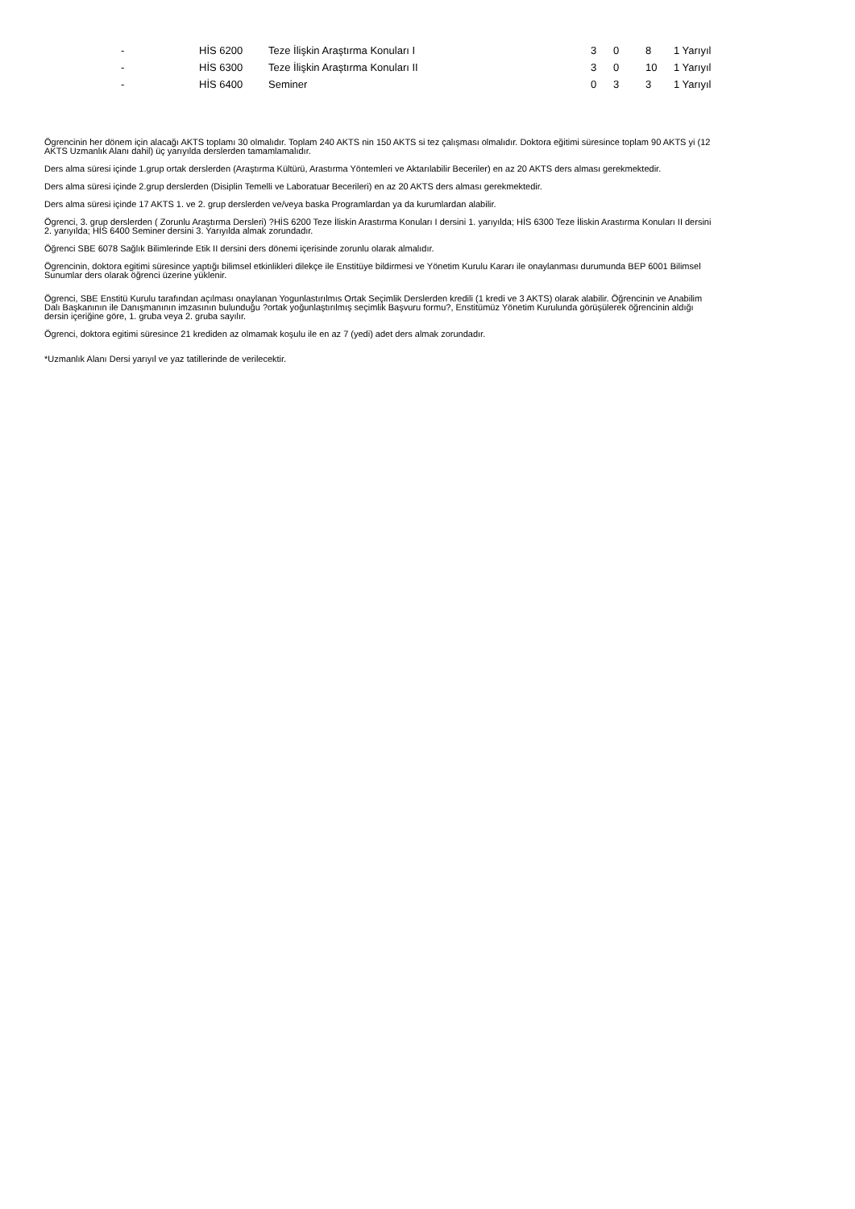| - | HİS 6200 | Teze İlişkin Araştırma Konuları I | 3 | 0 | 8 | 1 Yarıyıl |
| - | HİS 6300 | Teze İlişkin Araştırma Konuları II | 3 | 0 | 10 | 1 Yarıyıl |
| - | HİS 6400 | Seminer | 0 | 3 | 3 | 1 Yarıyıl |
Ögrencinin her dönem için alacağı AKTS toplamı 30 olmalıdır. Toplam 240 AKTS nin 150 AKTS si tez çalışması olmalıdır. Doktora eğitimi süresince toplam 90 AKTS yi (12 AKTS Uzmanlık Alanı dahil) üç yarıyılda derslerden tamamlamalıdır.
Ders alma süresi içinde 1.grup ortak derslerden (Araştırma Kültürü, Arastırma Yöntemleri ve Aktarılabilir Beceriler) en az 20 AKTS ders alması gerekmektedir.
Ders alma süresi içinde 2.grup derslerden (Disiplin Temelli ve Laboratuar Becerileri) en az 20 AKTS ders alması gerekmektedir.
Ders alma süresi içinde 17 AKTS 1. ve 2. grup derslerden ve/veya baska Programlardan ya da kurumlardan alabilir.
Ögrenci, 3. grup derslerden ( Zorunlu Araştırma Dersleri) ?HİS 6200 Teze İliskin Arastırma Konuları I dersini 1. yarıyılda; HİS 6300 Teze İliskin Arastırma Konuları II dersini 2. yarıyılda; HİS 6400 Seminer dersini 3. Yarıyılda almak zorundadır.
Öğrenci SBE 6078 Sağlık Bilimlerinde Etik II dersini ders dönemi içerisinde zorunlu olarak almalıdır.
Ögrencinin, doktora egitimi süresince yaptığı bilimsel etkinlikleri dilekçe ile Enstitüye bildirmesi ve Yönetim Kurulu Kararı ile onaylanması durumunda BEP 6001 Bilimsel Sunumlar ders olarak öğrenci üzerine yüklenir.
Ögrenci, SBE Enstitü Kurulu tarafından açılması onaylanan Yogunlastırılmıs Ortak Seçimlik Derslerden kredili (1 kredi ve 3 AKTS) olarak alabilir. Öğrencinin ve Anabilim Dalı Başkanının ile Danışmanının imzasının bulunduğu ?ortak yoğunlaştırılmış seçimlik Başvuru formu?, Enstitümüz Yönetim Kurulunda görüşülerek öğrencinin aldığı dersin içeriğine göre, 1. gruba veya 2. gruba sayılır.
Ögrenci, doktora egitimi süresince 21 krediden az olmamak koşulu ile en az 7 (yedi) adet ders almak zorundadır.
*Uzmanlık Alanı Dersi yarıyıl ve yaz tatillerinde de verilecektir.